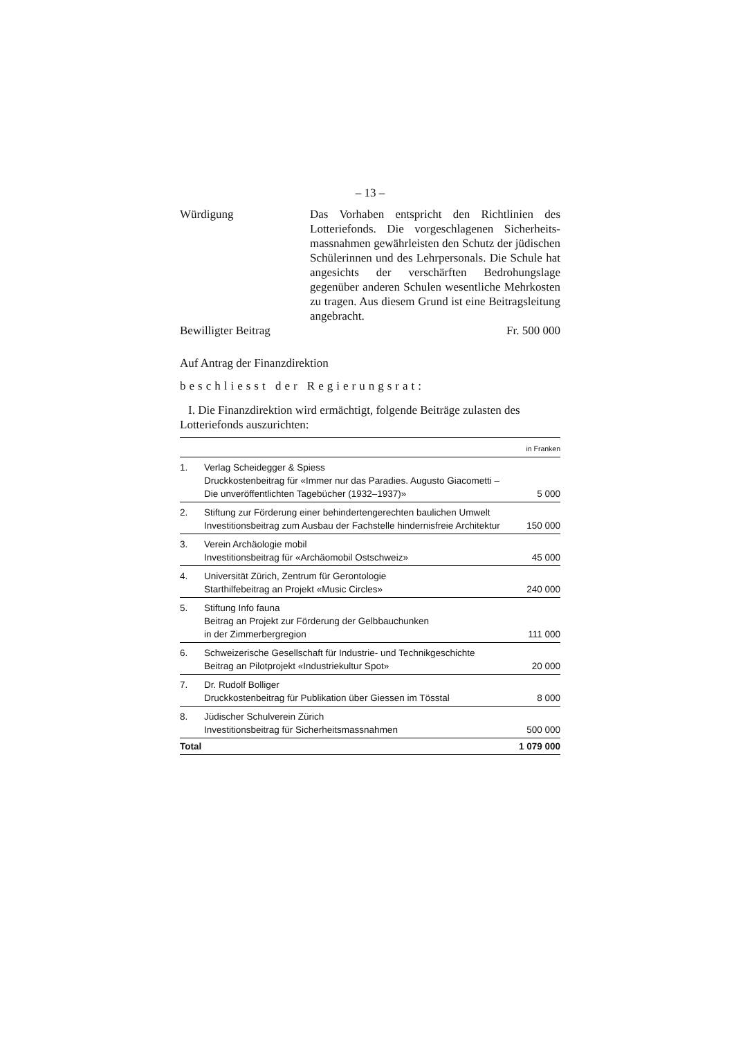– 13 –
Würdigung Das Vorhaben entspricht den Richtlinien des Lotteriefonds. Die vorgeschlagenen Sicherheits­massnahmen gewährleisten den Schutz der jü­dischen Schülerinnen und des Lehrpersonals. Die Schule hat angesichts der verschärften Be­drohungslage gegenüber anderen Schulen we­sentliche Mehrkosten zu tragen. Aus diesem Grund ist eine Beitragsleitung angebracht.
Bewilligter Beitrag Fr. 500 000
Auf Antrag der Finanzdirektion
beschliesst der Regierungsrat:
I. Die Finanzdirektion wird ermächtigt, folgende Beiträge zulasten des Lotteriefonds auszurichten:
| in Franken | | |
| --- | --- | --- |
| 1. | Verlag Scheidegger & Spiess Druckkostenbeitrag für «Immer nur das Paradies. Augusto Giacometti – Die unveröffentlichten Tagebücher (1932–1937)» | 5 000 |
| 2. | Stiftung zur Förderung einer behindertengerechten baulichen Umwelt Investitionsbeitrag zum Ausbau der Fachstelle hindernisfreie Architektur | 150 000 |
| 3. | Verein Archäologie mobil Investitionsbeitrag für «Archäomobil Ostschweiz» | 45 000 |
| 4. | Universität Zürich, Zentrum für Gerontologie Starthilfebeitrag an Projekt «Music Circles» | 240 000 |
| 5. | Stiftung Info fauna Beitrag an Projekt zur Förderung der Gelbbauchunken in der Zimmerbergregion | 111 000 |
| 6. | Schweizerische Gesellschaft für Industrie- und Technikgeschichte Beitrag an Pilotprojekt «Industriekultur Spot» | 20 000 |
| 7. | Dr. Rudolf Bolliger Druckkostenbeitrag für Publikation über Giessen im Tösstal | 8 000 |
| 8. | Jüdischer Schulverein Zürich Investitionsbeitrag für Sicherheitsmassnahmen | 500 000 |
| Total | | 1 079 000 |